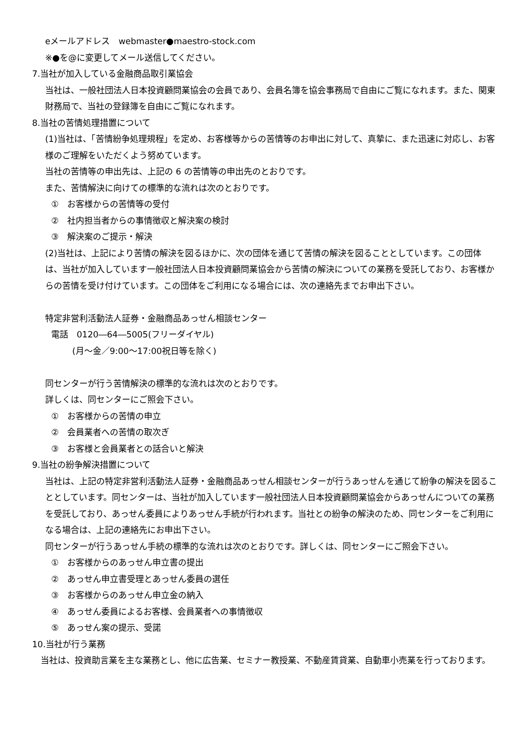eメールアドレス　webmaster●maestro-stock.com
※●を@に変更してメール送信してください。
7.当社が加入している金融商品取引業協会
当社は、一般社団法人日本投資顧問業協会の会員であり、会員名簿を協会事務局で自由にご覧になれます。また、関東財務局で、当社の登録簿を自由にご覧になれます。
8.当社の苦情処理措置について
(1)当社は、「苦情紛争処理規程」を定め、お客様等からの苦情等のお申出に対して、真摯に、また迅速に対応し、お客様のご理解をいただくよう努めています。
当社の苦情等の申出先は、上記の 6 の苦情等の申出先のとおりです。
また、苦情解決に向けての標準的な流れは次のとおりです。
①　お客様からの苦情等の受付
②　社内担当者からの事情徴収と解決案の検討
③　解決案のご提示・解決
(2)当社は、上記により苦情の解決を図るほかに、次の団体を通じて苦情の解決を図ることとしています。この団体は、当社が加入しています一般社団法人日本投資顧問業協会から苦情の解決についての業務を受託しており、お客様からの苦情を受け付けています。この団体をご利用になる場合には、次の連絡先までお申出下さい。
特定非営利活動法人証券・金融商品あっせん相談センター
電話　0120―64―5005(フリーダイヤル)
(月～金／9:00～17:00祝日等を除く)
同センターが行う苦情解決の標準的な流れは次のとおりです。
詳しくは、同センターにご照会下さい。
①　お客様からの苦情の申立
②　会員業者への苦情の取次ぎ
③　お客様と会員業者との話合いと解決
9.当社の紛争解決措置について
当社は、上記の特定非営利活動法人証券・金融商品あっせん相談センターが行うあっせんを通じて紛争の解決を図ることとしています。同センターは、当社が加入しています一般社団法人日本投資顧問業協会からあっせんについての業務を受託しており、あっせん委員によりあっせん手続が行われます。当社との紛争の解決のため、同センターをご利用になる場合は、上記の連絡先にお申出下さい。
同センターが行うあっせん手続の標準的な流れは次のとおりです。詳しくは、同センターにご照会下さい。
①　お客様からのあっせん申立書の提出
②　あっせん申立書受理とあっせん委員の選任
③　お客様からのあっせん申立金の納入
④　あっせん委員によるお客様、会員業者への事情徴収
⑤　あっせん案の提示、受諾
10.当社が行う業務
　当社は、投資助言業を主な業務とし、他に広告業、セミナー教授業、不動産賃貸業、自動車小売業を行っております。